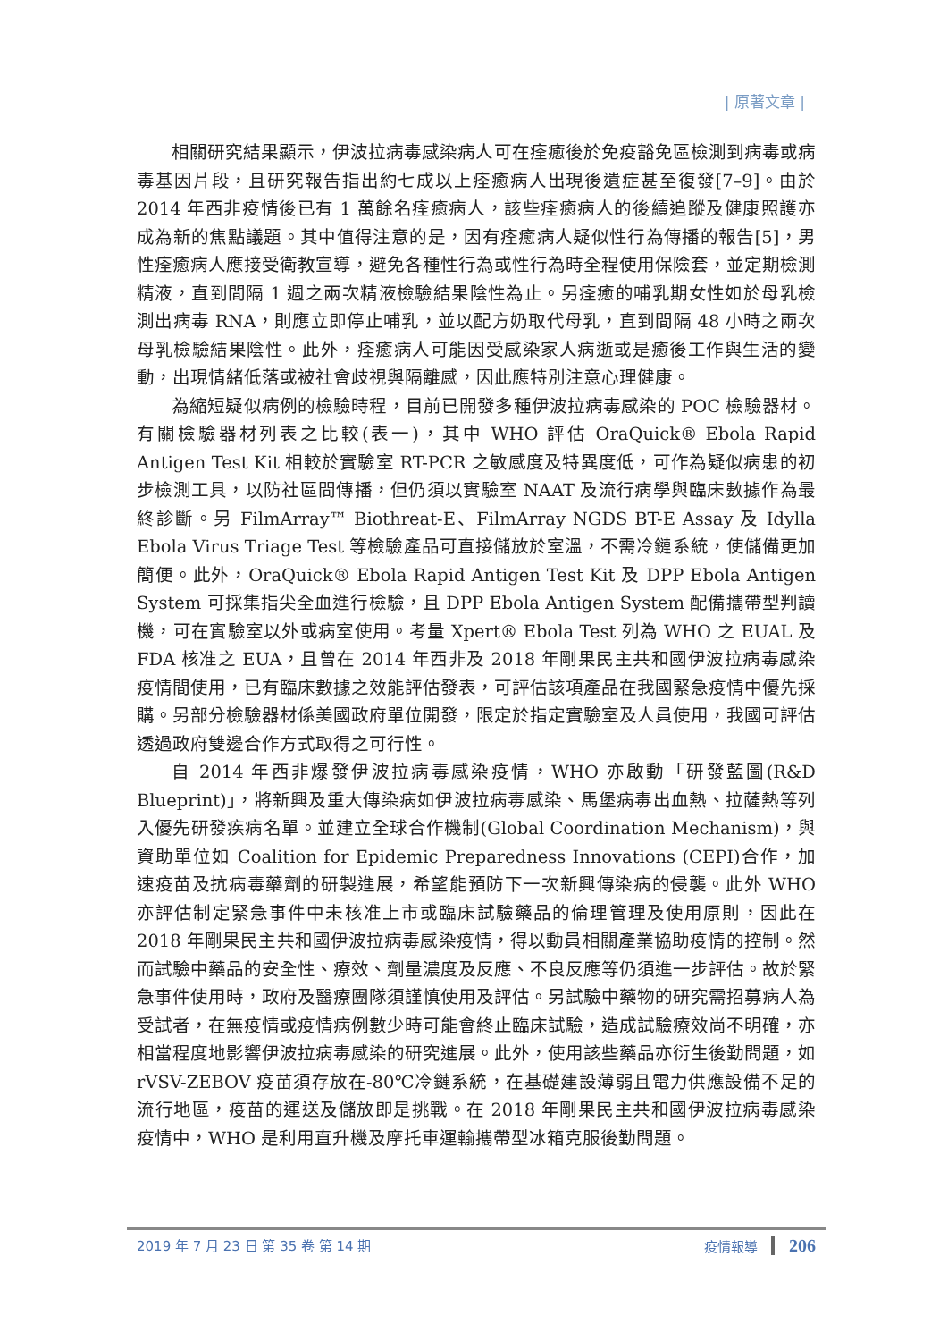| 原著文章 |
相關研究結果顯示，伊波拉病毒感染病人可在痊癒後於免疫豁免區檢測到病毒或病毒基因片段，且研究報告指出約七成以上痊癒病人出現後遺症甚至復發[7–9]。由於 2014 年西非疫情後已有 1 萬餘名痊癒病人，該些痊癒病人的後續追蹤及健康照護亦成為新的焦點議題。其中值得注意的是，因有痊癒病人疑似性行為傳播的報告[5]，男性痊癒病人應接受衛教宣導，避免各種性行為或性行為時全程使用保險套，並定期檢測精液，直到間隔 1 週之兩次精液檢驗結果陰性為止。另痊癒的哺乳期女性如於母乳檢測出病毒 RNA，則應立即停止哺乳，並以配方奶取代母乳，直到間隔 48 小時之兩次母乳檢驗結果陰性。此外，痊癒病人可能因受感染家人病逝或是癒後工作與生活的變動，出現情緒低落或被社會歧視與隔離感，因此應特別注意心理健康。
為縮短疑似病例的檢驗時程，目前已開發多種伊波拉病毒感染的 POC 檢驗器材。有關檢驗器材列表之比較(表一)，其中 WHO 評估 OraQuick® Ebola Rapid Antigen Test Kit 相較於實驗室 RT-PCR 之敏感度及特異度低，可作為疑似病患的初步檢測工具，以防社區間傳播，但仍須以實驗室 NAAT 及流行病學與臨床數據作為最終診斷。另 FilmArray™ Biothreat-E、FilmArray NGDS BT-E Assay 及 Idylla Ebola Virus Triage Test 等檢驗產品可直接儲放於室溫，不需冷鏈系統，使儲備更加簡便。此外，OraQuick® Ebola Rapid Antigen Test Kit 及 DPP Ebola Antigen System 可採集指尖全血進行檢驗，且 DPP Ebola Antigen System 配備攜帶型判讀機，可在實驗室以外或病室使用。考量 Xpert® Ebola Test 列為 WHO 之 EUAL 及 FDA 核准之 EUA，且曾在 2014 年西非及 2018 年剛果民主共和國伊波拉病毒感染疫情間使用，已有臨床數據之效能評估發表，可評估該項產品在我國緊急疫情中優先採購。另部分檢驗器材係美國政府單位開發，限定於指定實驗室及人員使用，我國可評估透過政府雙邊合作方式取得之可行性。
自 2014 年西非爆發伊波拉病毒感染疫情，WHO 亦啟動「研發藍圖(R&D Blueprint)」，將新興及重大傳染病如伊波拉病毒感染、馬堡病毒出血熱、拉薩熱等列入優先研發疾病名單。並建立全球合作機制(Global Coordination Mechanism)，與資助單位如 Coalition for Epidemic Preparedness Innovations (CEPI)合作，加速疫苗及抗病毒藥劑的研製進展，希望能預防下一次新興傳染病的侵襲。此外 WHO 亦評估制定緊急事件中未核准上市或臨床試驗藥品的倫理管理及使用原則，因此在 2018 年剛果民主共和國伊波拉病毒感染疫情，得以動員相關產業協助疫情的控制。然而試驗中藥品的安全性、療效、劑量濃度及反應、不良反應等仍須進一步評估。故於緊急事件使用時，政府及醫療團隊須謹慎使用及評估。另試驗中藥物的研究需招募病人為受試者，在無疫情或疫情病例數少時可能會終止臨床試驗，造成試驗療效尚不明確，亦相當程度地影響伊波拉病毒感染的研究進展。此外，使用該些藥品亦衍生後勤問題，如 rVSV-ZEBOV 疫苗須存放在-80℃冷鏈系統，在基礎建設薄弱且電力供應設備不足的流行地區，疫苗的運送及儲放即是挑戰。在 2018 年剛果民主共和國伊波拉病毒感染疫情中，WHO 是利用直升機及摩托車運輸攜帶型冰箱克服後勤問題。
2019 年 7 月 23 日 第 35 卷 第 14 期 疫情報導 206